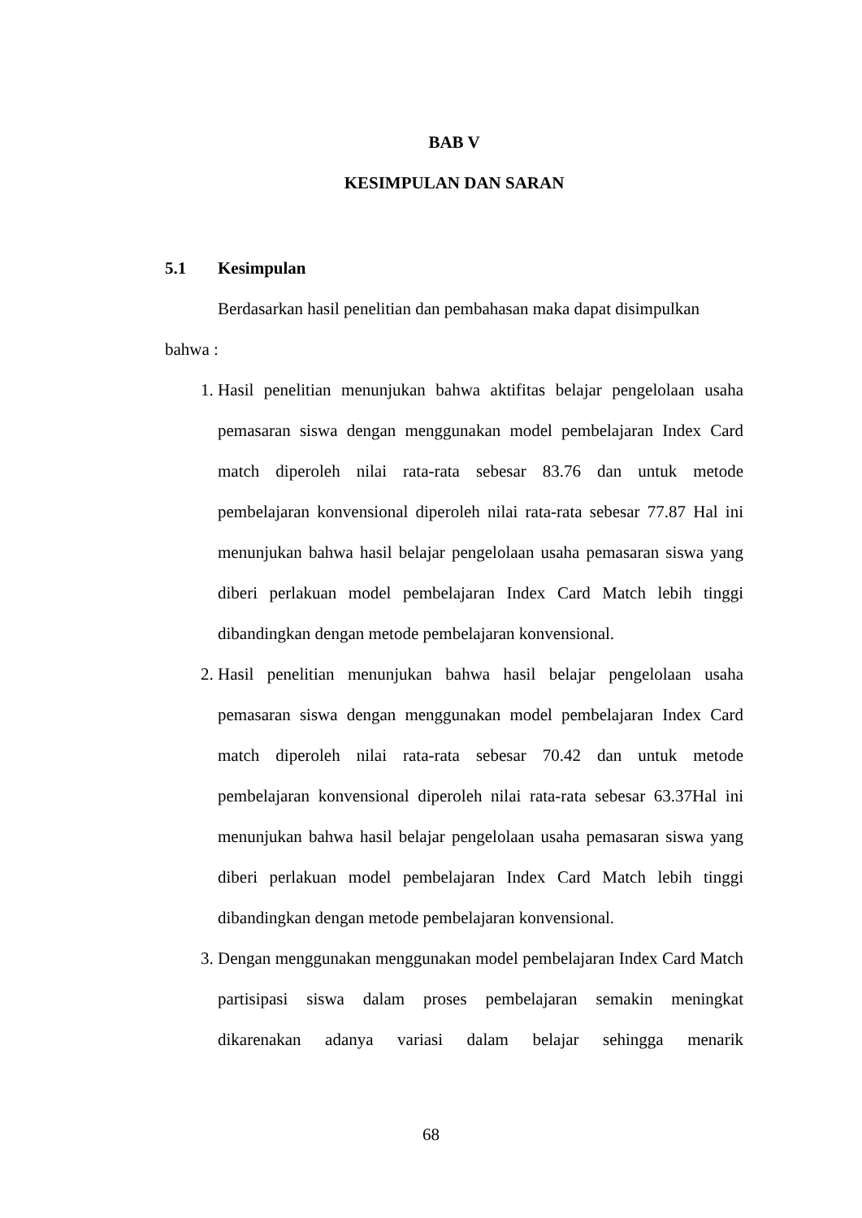BAB V
KESIMPULAN DAN SARAN
5.1 Kesimpulan
Berdasarkan hasil penelitian dan pembahasan maka dapat disimpulkan
bahwa :
1. Hasil penelitian menunjukan bahwa aktifitas belajar pengelolaan usaha pemasaran siswa dengan menggunakan model pembelajaran Index Card match diperoleh nilai rata-rata sebesar 83.76 dan untuk metode pembelajaran konvensional diperoleh nilai rata-rata sebesar 77.87 Hal ini menunjukan bahwa hasil belajar pengelolaan usaha pemasaran siswa yang diberi perlakuan model pembelajaran Index Card Match lebih tinggi dibandingkan dengan metode pembelajaran konvensional.
2. Hasil penelitian menunjukan bahwa hasil belajar pengelolaan usaha pemasaran siswa dengan menggunakan model pembelajaran Index Card match diperoleh nilai rata-rata sebesar 70.42 dan untuk metode pembelajaran konvensional diperoleh nilai rata-rata sebesar 63.37Hal ini menunjukan bahwa hasil belajar pengelolaan usaha pemasaran siswa yang diberi perlakuan model pembelajaran Index Card Match lebih tinggi dibandingkan dengan metode pembelajaran konvensional.
3. Dengan menggunakan menggunakan model pembelajaran Index Card Match partisipasi siswa dalam proses pembelajaran semakin meningkat dikarenakan adanya variasi dalam belajar sehingga menarik
68